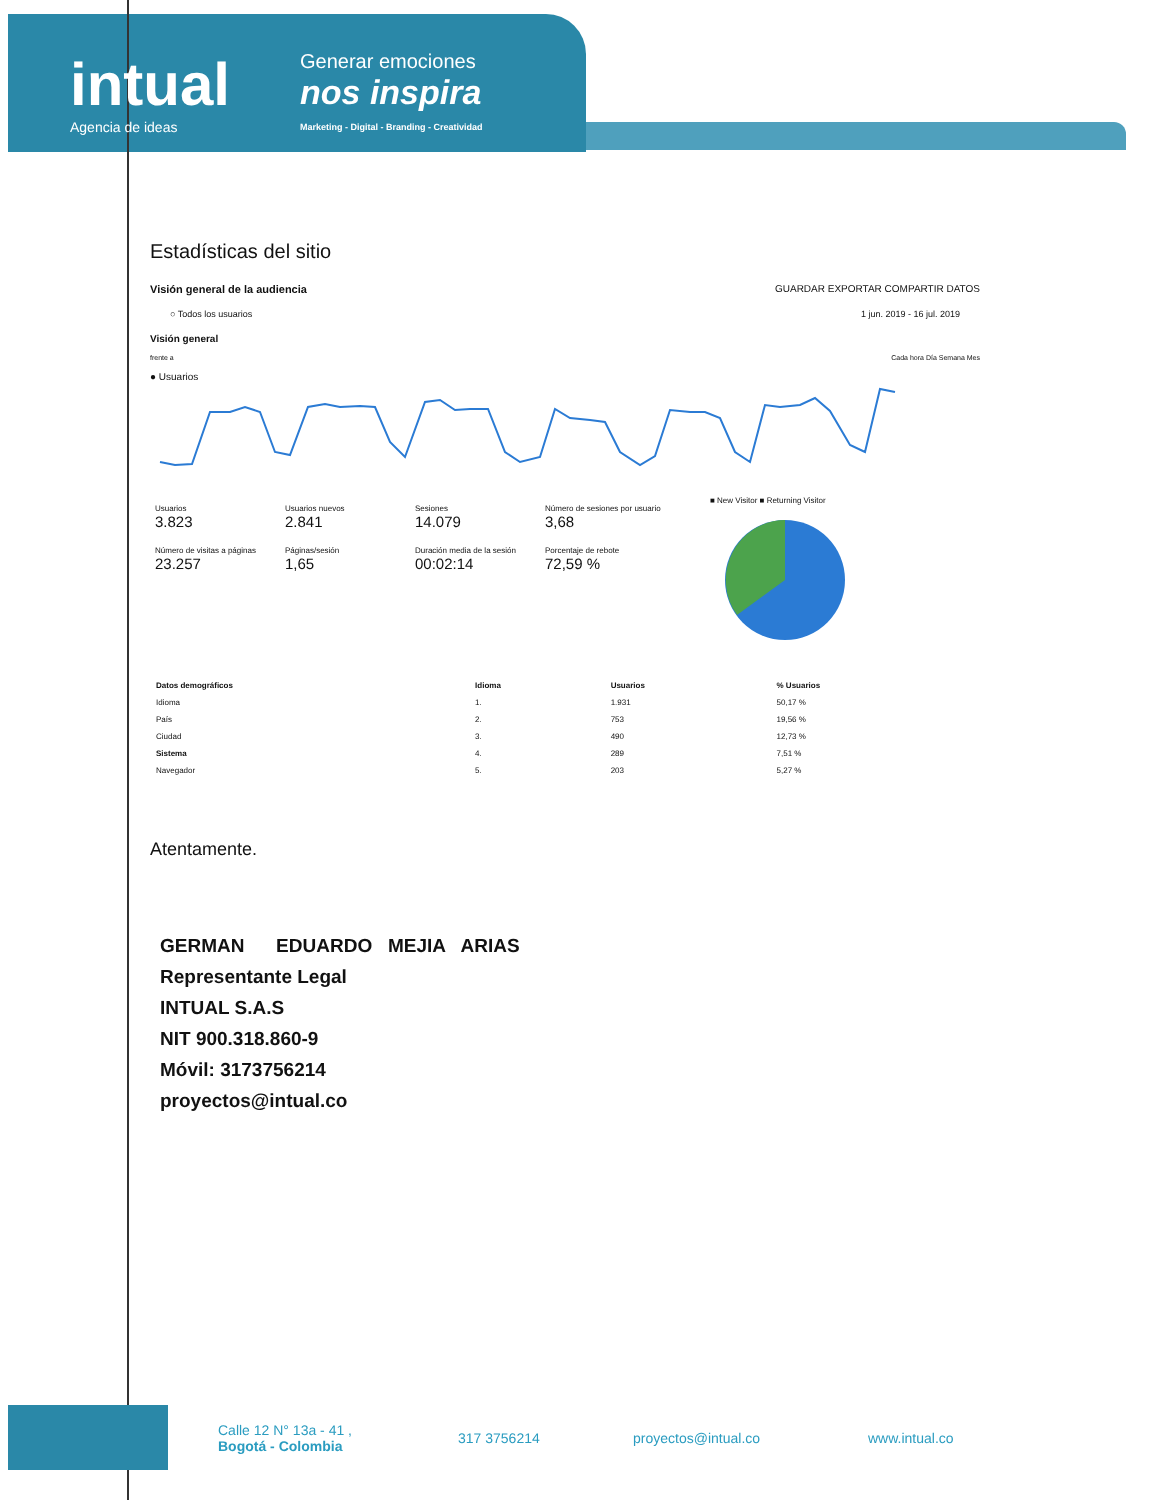intual
Agencia de ideas
Generar emociones
nos inspira
Marketing - Digital - Branding - Creatividad
Estadísticas del sitio
Visión general de la audiencia GUARDAR EXPORTAR COMPARTIR DATOS
○ Todos los usuarios 1 jun. 2019 - 16 jul. 2019
Visión general
frente a Cada hora Día Semana Mes
● Usuarios
Usuarios 3.823
Usuarios nuevos 2.841
Sesiones 14.079
Número de sesiones por usuario 3,68
Número de visitas a páginas 23.257
Páginas/sesión 1,65
Duración media de la sesión 00:02:14
Porcentaje de rebote 72,59 %
■ New Visitor ■ Returning Visitor
| Datos demográficos | Idioma | Usuarios | % Usuarios |
| --- | --- | --- | --- |
| Idioma | 1. | 1.931 | 50,17 % |
| País | 2. | 753 | 19,56 % |
| Ciudad | 3. | 490 | 12,73 % |
| Sistema | 4. | 289 | 7,51 % |
| Navegador | 5. | 203 | 5,27 % |
Atentamente.
GERMAN EDUARDO MEJIA ARIAS
Representante Legal
INTUAL S.A.S
NIT 900.318.860-9
Móvil: 3173756214
proyectos@intual.co
Calle 12 N° 13a - 41 ,
Bogotá - Colombia
317 3756214 proyectos@intual.co www.intual.co